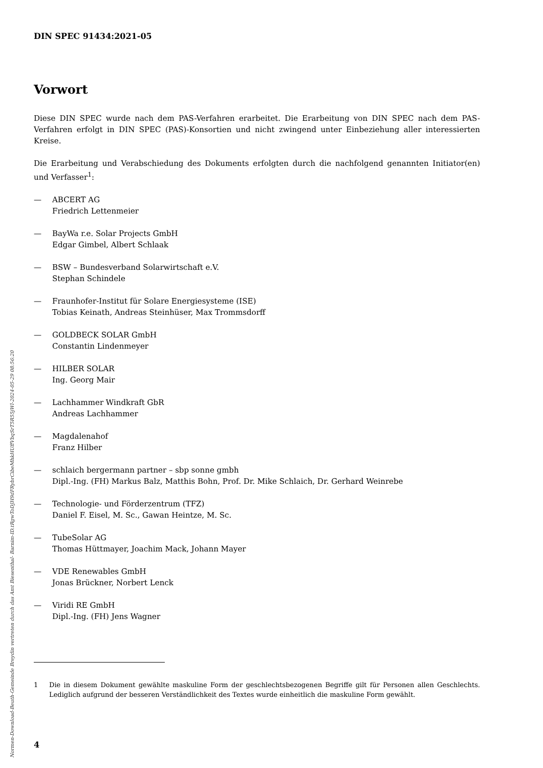Normen-Download-Beuth-Gemeinde Breydin vertreten durch das Amt Biesenthal- Barnim-ID.tRgwToDJH9dFRybrCibeMhkHUffVbqSrT5R55jWl-2024-05-29 08:56:20
DIN SPEC 91434:2021-05
Vorwort
Diese DIN SPEC wurde nach dem PAS-Verfahren erarbeitet. Die Erarbeitung von DIN SPEC nach dem PAS-Verfahren erfolgt in DIN SPEC (PAS)-Konsortien und nicht zwingend unter Einbeziehung aller interessierten Kreise.
Die Erarbeitung und Verabschiedung des Dokuments erfolgten durch die nachfolgend genannten Initiator(en) und Verfasser<sup>1</sup>:
— ABCERT AG
Friedrich Lettenmeier
— BayWa r.e. Solar Projects GmbH
Edgar Gimbel, Albert Schlaak
— BSW – Bundesverband Solarwirtschaft e.V.
Stephan Schindele
— Fraunhofer-Institut für Solare Energiesysteme (ISE)
Tobias Keinath, Andreas Steinhüser, Max Trommsdorff
— GOLDBECK SOLAR GmbH
Constantin Lindenmeyer
— HILBER SOLAR
Ing. Georg Mair
— Lachhammer Windkraft GbR
Andreas Lachhammer
— Magdalenahof
Franz Hilber
— schlaich bergermann partner – sbp sonne gmbh
Dipl.-Ing. (FH) Markus Balz, Matthis Bohn, Prof. Dr. Mike Schlaich, Dr. Gerhard Weinrebe
— Technologie- und Förderzentrum (TFZ)
Daniel F. Eisel, M. Sc., Gawan Heintze, M. Sc.
— TubeSolar AG
Thomas Hüttmayer, Joachim Mack, Johann Mayer
— VDE Renewables GmbH
Jonas Brückner, Norbert Lenck
— Viridi RE GmbH
Dipl.-Ing. (FH) Jens Wagner
1 Die in diesem Dokument gewählte maskuline Form der geschlechtsbezogenen Begriffe gilt für Personen allen Geschlechts. Lediglich aufgrund der besseren Verständlichkeit des Textes wurde einheitlich die maskuline Form gewählt.
4